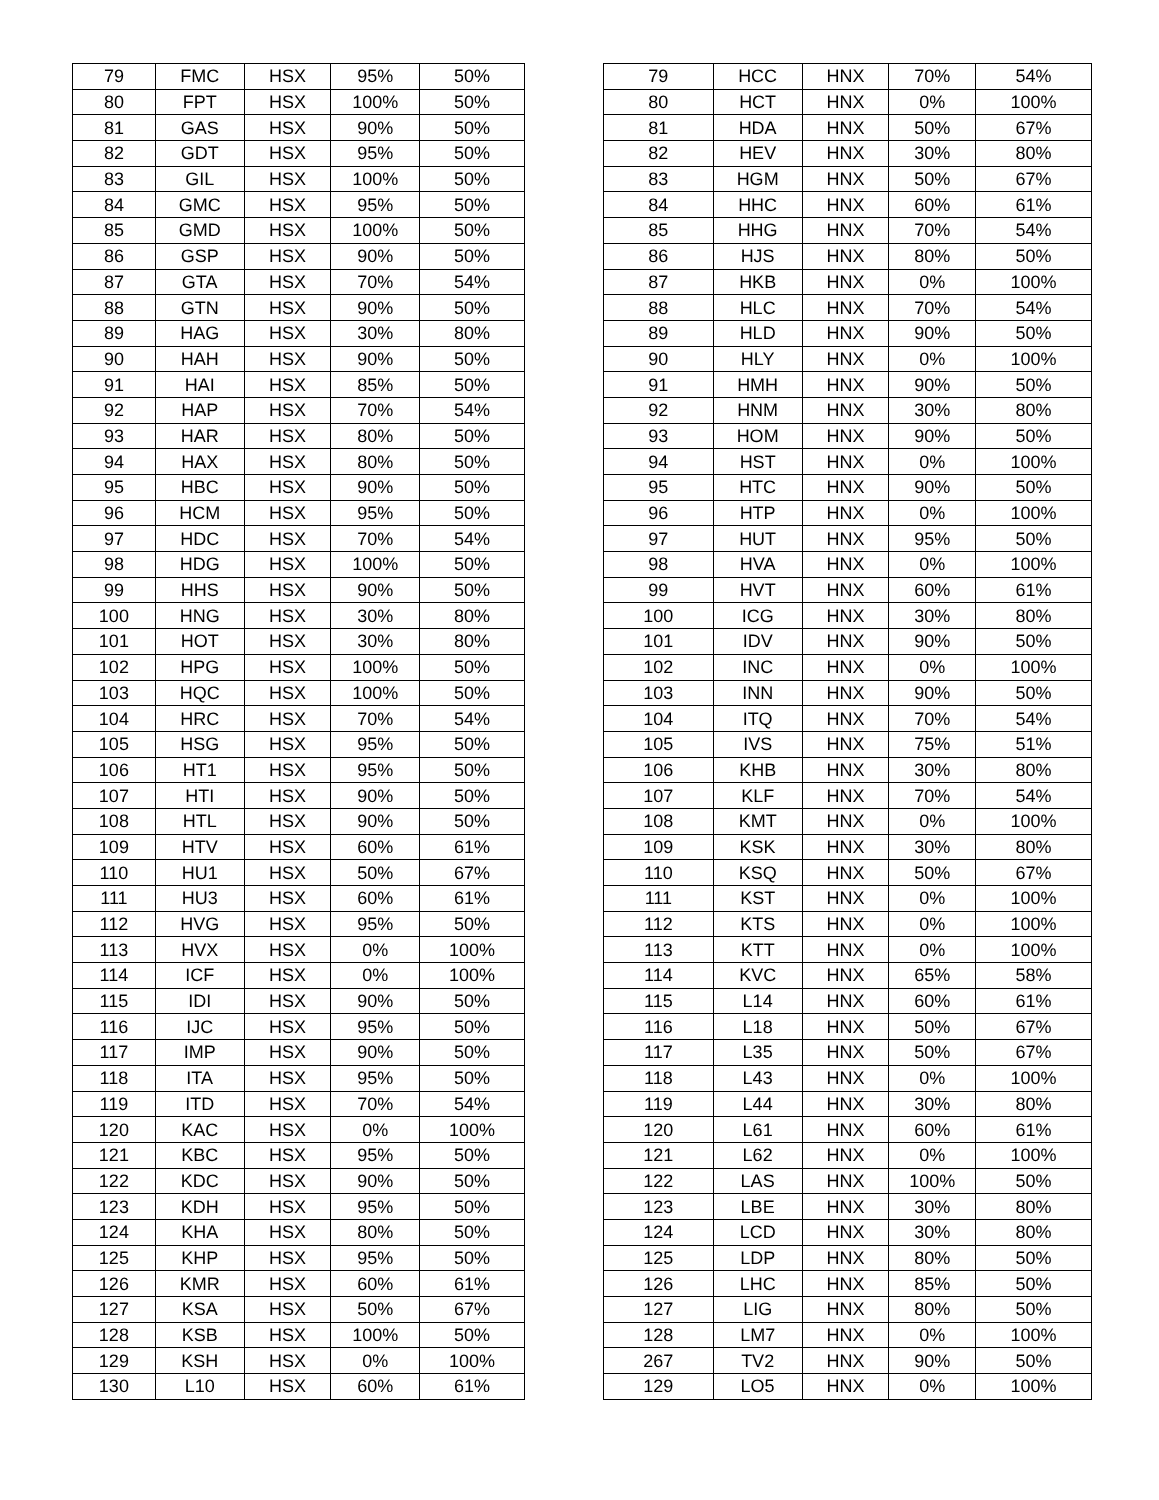| 79 | FMC | HSX | 95% | 50% |
| 80 | FPT | HSX | 100% | 50% |
| 81 | GAS | HSX | 90% | 50% |
| 82 | GDT | HSX | 95% | 50% |
| 83 | GIL | HSX | 100% | 50% |
| 84 | GMC | HSX | 95% | 50% |
| 85 | GMD | HSX | 100% | 50% |
| 86 | GSP | HSX | 90% | 50% |
| 87 | GTA | HSX | 70% | 54% |
| 88 | GTN | HSX | 90% | 50% |
| 89 | HAG | HSX | 30% | 80% |
| 90 | HAH | HSX | 90% | 50% |
| 91 | HAI | HSX | 85% | 50% |
| 92 | HAP | HSX | 70% | 54% |
| 93 | HAR | HSX | 80% | 50% |
| 94 | HAX | HSX | 80% | 50% |
| 95 | HBC | HSX | 90% | 50% |
| 96 | HCM | HSX | 95% | 50% |
| 97 | HDC | HSX | 70% | 54% |
| 98 | HDG | HSX | 100% | 50% |
| 99 | HHS | HSX | 90% | 50% |
| 100 | HNG | HSX | 30% | 80% |
| 101 | HOT | HSX | 30% | 80% |
| 102 | HPG | HSX | 100% | 50% |
| 103 | HQC | HSX | 100% | 50% |
| 104 | HRC | HSX | 70% | 54% |
| 105 | HSG | HSX | 95% | 50% |
| 106 | HT1 | HSX | 95% | 50% |
| 107 | HTI | HSX | 90% | 50% |
| 108 | HTL | HSX | 90% | 50% |
| 109 | HTV | HSX | 60% | 61% |
| 110 | HU1 | HSX | 50% | 67% |
| 111 | HU3 | HSX | 60% | 61% |
| 112 | HVG | HSX | 95% | 50% |
| 113 | HVX | HSX | 0% | 100% |
| 114 | ICF | HSX | 0% | 100% |
| 115 | IDI | HSX | 90% | 50% |
| 116 | IJC | HSX | 95% | 50% |
| 117 | IMP | HSX | 90% | 50% |
| 118 | ITA | HSX | 95% | 50% |
| 119 | ITD | HSX | 70% | 54% |
| 120 | KAC | HSX | 0% | 100% |
| 121 | KBC | HSX | 95% | 50% |
| 122 | KDC | HSX | 90% | 50% |
| 123 | KDH | HSX | 95% | 50% |
| 124 | KHA | HSX | 80% | 50% |
| 125 | KHP | HSX | 95% | 50% |
| 126 | KMR | HSX | 60% | 61% |
| 127 | KSA | HSX | 50% | 67% |
| 128 | KSB | HSX | 100% | 50% |
| 129 | KSH | HSX | 0% | 100% |
| 130 | L10 | HSX | 60% | 61% |
| 79 | HCC | HNX | 70% | 54% |
| 80 | HCT | HNX | 0% | 100% |
| 81 | HDA | HNX | 50% | 67% |
| 82 | HEV | HNX | 30% | 80% |
| 83 | HGM | HNX | 50% | 67% |
| 84 | HHC | HNX | 60% | 61% |
| 85 | HHG | HNX | 70% | 54% |
| 86 | HJS | HNX | 80% | 50% |
| 87 | HKB | HNX | 0% | 100% |
| 88 | HLC | HNX | 70% | 54% |
| 89 | HLD | HNX | 90% | 50% |
| 90 | HLY | HNX | 0% | 100% |
| 91 | HMH | HNX | 90% | 50% |
| 92 | HNM | HNX | 30% | 80% |
| 93 | HOM | HNX | 90% | 50% |
| 94 | HST | HNX | 0% | 100% |
| 95 | HTC | HNX | 90% | 50% |
| 96 | HTP | HNX | 0% | 100% |
| 97 | HUT | HNX | 95% | 50% |
| 98 | HVA | HNX | 0% | 100% |
| 99 | HVT | HNX | 60% | 61% |
| 100 | ICG | HNX | 30% | 80% |
| 101 | IDV | HNX | 90% | 50% |
| 102 | INC | HNX | 0% | 100% |
| 103 | INN | HNX | 90% | 50% |
| 104 | ITQ | HNX | 70% | 54% |
| 105 | IVS | HNX | 75% | 51% |
| 106 | KHB | HNX | 30% | 80% |
| 107 | KLF | HNX | 70% | 54% |
| 108 | KMT | HNX | 0% | 100% |
| 109 | KSK | HNX | 30% | 80% |
| 110 | KSQ | HNX | 50% | 67% |
| 111 | KST | HNX | 0% | 100% |
| 112 | KTS | HNX | 0% | 100% |
| 113 | KTT | HNX | 0% | 100% |
| 114 | KVC | HNX | 65% | 58% |
| 115 | L14 | HNX | 60% | 61% |
| 116 | L18 | HNX | 50% | 67% |
| 117 | L35 | HNX | 50% | 67% |
| 118 | L43 | HNX | 0% | 100% |
| 119 | L44 | HNX | 30% | 80% |
| 120 | L61 | HNX | 60% | 61% |
| 121 | L62 | HNX | 0% | 100% |
| 122 | LAS | HNX | 100% | 50% |
| 123 | LBE | HNX | 30% | 80% |
| 124 | LCD | HNX | 30% | 80% |
| 125 | LDP | HNX | 80% | 50% |
| 126 | LHC | HNX | 85% | 50% |
| 127 | LIG | HNX | 80% | 50% |
| 128 | LM7 | HNX | 0% | 100% |
| 267 | TV2 | HNX | 90% | 50% |
| 129 | LO5 | HNX | 0% | 100% |